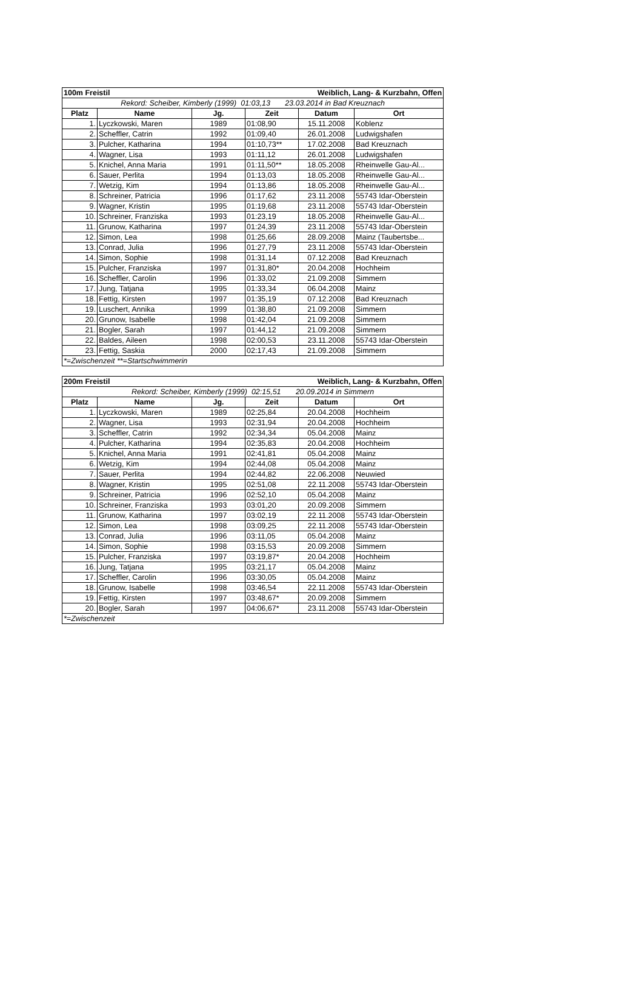| 100m Freistil | | | Weiblich, Lang- & Kurzbahn, Offen | | |
| Rekord: Scheiber, Kimberly (1999) 01:03,13 23.03.2014 in Bad Kreuznach | | | | | |
| Platz | Name | Jg. | Zeit | Datum | Ort |
| 1. | Lyczkowski, Maren | 1989 | 01:08,90 | 15.11.2008 | Koblenz |
| 2. | Scheffler, Catrin | 1992 | 01:09,40 | 26.01.2008 | Ludwigshafen |
| 3. | Pulcher, Katharina | 1994 | 01:10,73** | 17.02.2008 | Bad Kreuznach |
| 4. | Wagner, Lisa | 1993 | 01:11,12 | 26.01.2008 | Ludwigshafen |
| 5. | Knichel, Anna Maria | 1991 | 01:11,50** | 18.05.2008 | Rheinwelle Gau-Al... |
| 6. | Sauer, Perlita | 1994 | 01:13,03 | 18.05.2008 | Rheinwelle Gau-Al... |
| 7. | Wetzig, Kim | 1994 | 01:13,86 | 18.05.2008 | Rheinwelle Gau-Al... |
| 8. | Schreiner, Patricia | 1996 | 01:17,62 | 23.11.2008 | 55743 Idar-Oberstein |
| 9. | Wagner, Kristin | 1995 | 01:19,68 | 23.11.2008 | 55743 Idar-Oberstein |
| 10. | Schreiner, Franziska | 1993 | 01:23,19 | 18.05.2008 | Rheinwelle Gau-Al... |
| 11. | Grunow, Katharina | 1997 | 01:24,39 | 23.11.2008 | 55743 Idar-Oberstein |
| 12. | Simon, Lea | 1998 | 01:25,66 | 28.09.2008 | Mainz (Taubertsbe... |
| 13. | Conrad, Julia | 1996 | 01:27,79 | 23.11.2008 | 55743 Idar-Oberstein |
| 14. | Simon, Sophie | 1998 | 01:31,14 | 07.12.2008 | Bad Kreuznach |
| 15. | Pulcher, Franziska | 1997 | 01:31,80* | 20.04.2008 | Hochheim |
| 16. | Scheffler, Carolin | 1996 | 01:33,02 | 21.09.2008 | Simmern |
| 17. | Jung, Tatjana | 1995 | 01:33,34 | 06.04.2008 | Mainz |
| 18. | Fettig, Kirsten | 1997 | 01:35,19 | 07.12.2008 | Bad Kreuznach |
| 19. | Luschert, Annika | 1999 | 01:38,80 | 21.09.2008 | Simmern |
| 20. | Grunow, Isabelle | 1998 | 01:42,04 | 21.09.2008 | Simmern |
| 21. | Bogler, Sarah | 1997 | 01:44,12 | 21.09.2008 | Simmern |
| 22. | Baldes, Aileen | 1998 | 02:00,53 | 23.11.2008 | 55743 Idar-Oberstein |
| 23. | Fettig, Saskia | 2000 | 02:17,43 | 21.09.2008 | Simmern |
| *=Zwischenzeit **=Startschwimmerin | | | | | |
| 200m Freistil | | | Weiblich, Lang- & Kurzbahn, Offen | | |
| Rekord: Scheiber, Kimberly (1999) 02:15,51 20.09.2014 in Simmern | | | | | |
| Platz | Name | Jg. | Zeit | Datum | Ort |
| 1. | Lyczkowski, Maren | 1989 | 02:25,84 | 20.04.2008 | Hochheim |
| 2. | Wagner, Lisa | 1993 | 02:31,94 | 20.04.2008 | Hochheim |
| 3. | Scheffler, Catrin | 1992 | 02:34,34 | 05.04.2008 | Mainz |
| 4. | Pulcher, Katharina | 1994 | 02:35,83 | 20.04.2008 | Hochheim |
| 5. | Knichel, Anna Maria | 1991 | 02:41,81 | 05.04.2008 | Mainz |
| 6. | Wetzig, Kim | 1994 | 02:44,08 | 05.04.2008 | Mainz |
| 7. | Sauer, Perlita | 1994 | 02:44,82 | 22.06.2008 | Neuwied |
| 8. | Wagner, Kristin | 1995 | 02:51,08 | 22.11.2008 | 55743 Idar-Oberstein |
| 9. | Schreiner, Patricia | 1996 | 02:52,10 | 05.04.2008 | Mainz |
| 10. | Schreiner, Franziska | 1993 | 03:01,20 | 20.09.2008 | Simmern |
| 11. | Grunow, Katharina | 1997 | 03:02,19 | 22.11.2008 | 55743 Idar-Oberstein |
| 12. | Simon, Lea | 1998 | 03:09,25 | 22.11.2008 | 55743 Idar-Oberstein |
| 13. | Conrad, Julia | 1996 | 03:11,05 | 05.04.2008 | Mainz |
| 14. | Simon, Sophie | 1998 | 03:15,53 | 20.09.2008 | Simmern |
| 15. | Pulcher, Franziska | 1997 | 03:19,87* | 20.04.2008 | Hochheim |
| 16. | Jung, Tatjana | 1995 | 03:21,17 | 05.04.2008 | Mainz |
| 17. | Scheffler, Carolin | 1996 | 03:30,05 | 05.04.2008 | Mainz |
| 18. | Grunow, Isabelle | 1998 | 03:46,54 | 22.11.2008 | 55743 Idar-Oberstein |
| 19. | Fettig, Kirsten | 1997 | 03:48,67* | 20.09.2008 | Simmern |
| 20. | Bogler, Sarah | 1997 | 04:06,67* | 23.11.2008 | 55743 Idar-Oberstein |
| *=Zwischenzeit | | | | | |